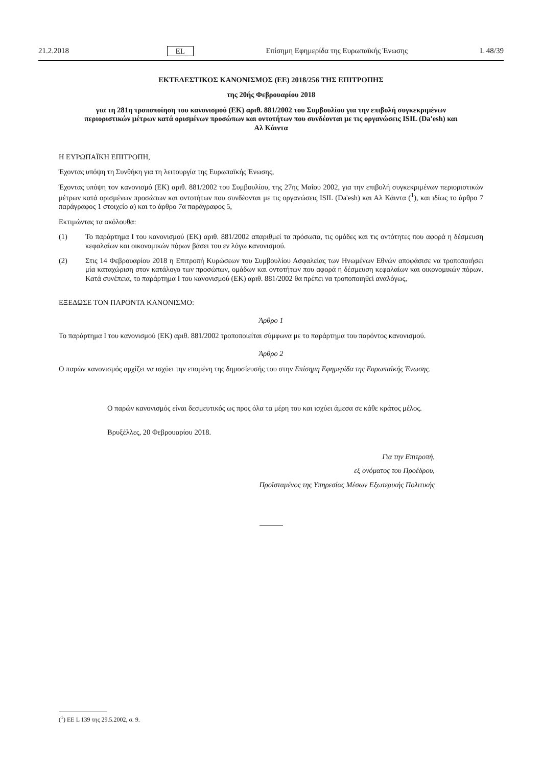21.2.2018 EL Επίσημη Εφημερίδα της Ευρωπαϊκής Ένωσης L 48/39
ΕΚΤΕΛΕΣΤΙΚΟΣ ΚΑΝΟΝΙΣΜΟΣ (ΕΕ) 2018/256 ΤΗΣ ΕΠΙΤΡΟΠΗΣ
της 20ής Φεβρουαρίου 2018
για τη 281η τροποποίηση του κανονισμού (ΕΚ) αριθ. 881/2002 του Συμβουλίου για την επιβολή συγκεκριμένων περιοριστικών μέτρων κατά ορισμένων προσώπων και οντοτήτων που συνδέονται με τις οργανώσεις ISIL (Da'esh) και Αλ Κάιντα
Η ΕΥΡΩΠΑΪΚΗ ΕΠΙΤΡΟΠΗ,
Έχοντας υπόψη τη Συνθήκη για τη λειτουργία της Ευρωπαϊκής Ένωσης,
Έχοντας υπόψη τον κανονισμό (ΕΚ) αριθ. 881/2002 του Συμβουλίου, της 27ης Μαΐου 2002, για την επιβολή συγκεκριμένων περιοριστικών μέτρων κατά ορισμένων προσώπων και οντοτήτων που συνδέονται με τις οργανώσεις ISIL (Da'esh) και Αλ Κάιντα (<sup>1</sup>), και ιδίως το άρθρο 7 παράγραφος 1 στοιχείο α) και το άρθρο 7α παράγραφος 5,
Εκτιμώντας τα ακόλουθα:
(1) Το παράρτημα I του κανονισμού (ΕΚ) αριθ. 881/2002 απαριθμεί τα πρόσωπα, τις ομάδες και τις οντότητες που αφορά η δέσμευση κεφαλαίων και οικονομικών πόρων βάσει του εν λόγω κανονισμού.
(2) Στις 14 Φεβρουαρίου 2018 η Επιτροπή Κυρώσεων του Συμβουλίου Ασφαλείας των Ηνωμένων Εθνών αποφάσισε να τροποποιήσει μία καταχώριση στον κατάλογο των προσώπων, ομάδων και οντοτήτων που αφορά η δέσμευση κεφαλαίων και οικονομικών πόρων. Κατά συνέπεια, το παράρτημα I του κανονισμού (ΕΚ) αριθ. 881/2002 θα πρέπει να τροποποιηθεί αναλόγως,
ΕΞΕΔΩΣΕ ΤΟΝ ΠΑΡΟΝΤΑ ΚΑΝΟΝΙΣΜΟ:
Άρθρο 1
Το παράρτημα I του κανονισμού (ΕΚ) αριθ. 881/2002 τροποποιείται σύμφωνα με το παράρτημα του παρόντος κανονισμού.
Άρθρο 2
Ο παρών κανονισμός αρχίζει να ισχύει την επομένη της δημοσίευσής του στην Επίσημη Εφημερίδα της Ευρωπαϊκής Ένωσης.
Ο παρών κανονισμός είναι δεσμευτικός ως προς όλα τα μέρη του και ισχύει άμεσα σε κάθε κράτος μέλος.
Βρυξέλλες, 20 Φεβρουαρίου 2018.
Για την Επιτροπή,
εξ ονόματος του Προέδρου,
Προϊσταμένος της Υπηρεσίας Μέσων Εξωτερικής Πολιτικής
(<sup>1</sup>) ΕΕ L 139 της 29.5.2002, σ. 9.